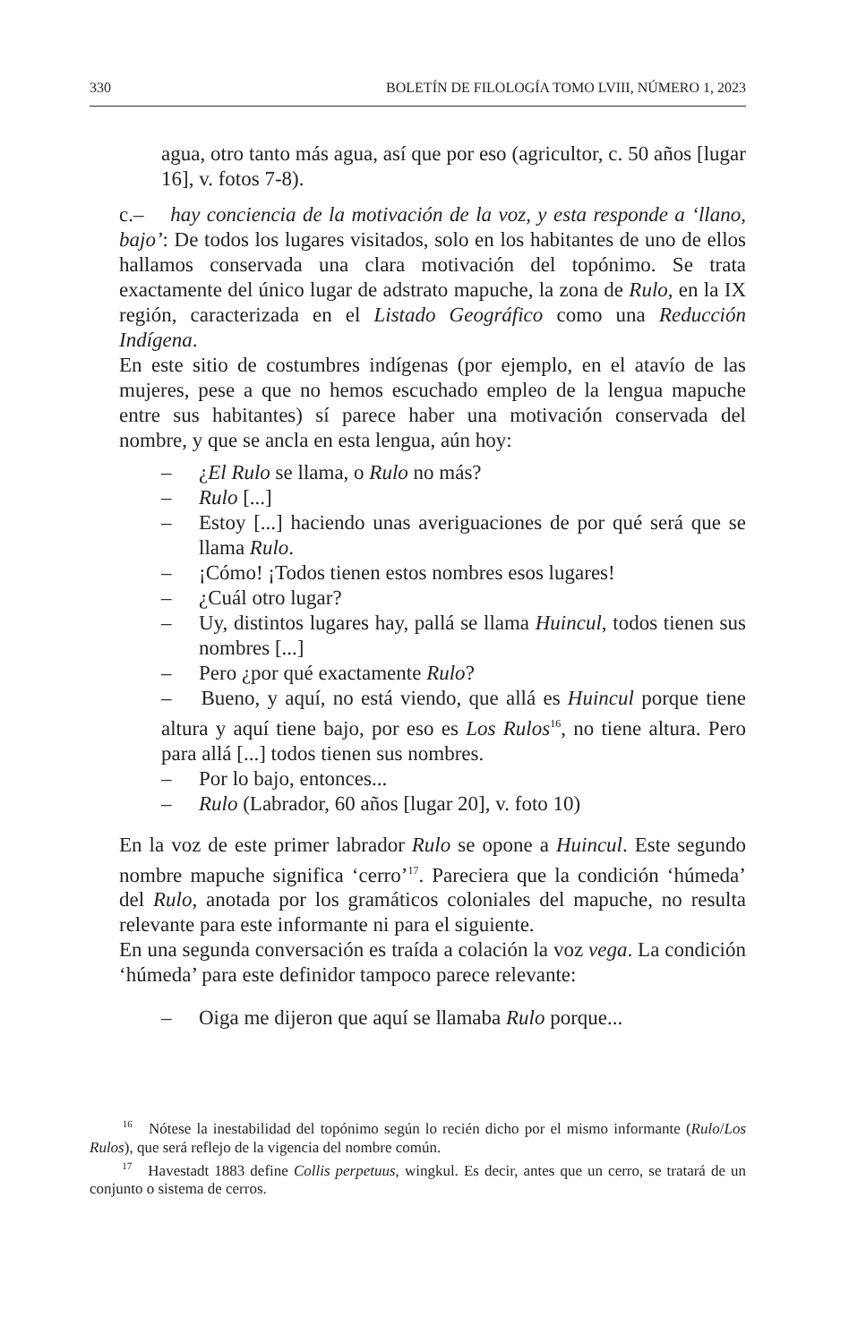330 BOLETÍN DE FILOLOGÍA TOMO LVIII, NÚMERO 1, 2023
agua, otro tanto más agua, así que por eso (agricultor, c. 50 años [lugar 16], v. fotos 7-8).
c.– hay conciencia de la motivación de la voz, y esta responde a ‘llano, bajo’: De todos los lugares visitados, solo en los habitantes de uno de ellos hallamos conservada una clara motivación del topónimo. Se trata exactamente del único lugar de adstrato mapuche, la zona de Rulo, en la IX región, caracterizada en el Listado Geográfico como una Reducción Indígena.
En este sitio de costumbres indígenas (por ejemplo, en el atavío de las mujeres, pese a que no hemos escuchado empleo de la lengua mapuche entre sus habitantes) sí parece haber una motivación conservada del nombre, y que se ancla en esta lengua, aún hoy:
– ¿El Rulo se llama, o Rulo no más?
– Rulo [...]
– Estoy [...] haciendo unas averiguaciones de por qué será que se llama Rulo.
– ¡Cómo! ¡Todos tienen estos nombres esos lugares!
– ¿Cuál otro lugar?
– Uy, distintos lugares hay, pallá se llama Huincul, todos tienen sus nombres [...]
– Pero ¿por qué exactamente Rulo?
– Bueno, y aquí, no está viendo, que allá es Huincul porque tiene altura y aquí tiene bajo, por eso es Los Rulos<sup>16</sup>, no tiene altura. Pero para allá [...] todos tienen sus nombres.
– Por lo bajo, entonces...
– Rulo (Labrador, 60 años [lugar 20], v. foto 10)
En la voz de este primer labrador Rulo se opone a Huincul. Este segundo nombre mapuche significa ‘cerro’<sup>17</sup>. Pareciera que la condición ‘húmeda’ del Rulo, anotada por los gramáticos coloniales del mapuche, no resulta relevante para este informante ni para el siguiente.
En una segunda conversación es traída a colación la voz vega. La condición ‘húmeda’ para este definidor tampoco parece relevante:
– Oiga me dijeron que aquí se llamaba Rulo porque...
<sup>16</sup> Nótese la inestabilidad del topónimo según lo recién dicho por el mismo informante (Rulo/Los Rulos), que será reflejo de la vigencia del nombre común.
<sup>17</sup> Havestadt 1883 define Collis perpetuus, wingkul. Es decir, antes que un cerro, se tratará de un conjunto o sistema de cerros.